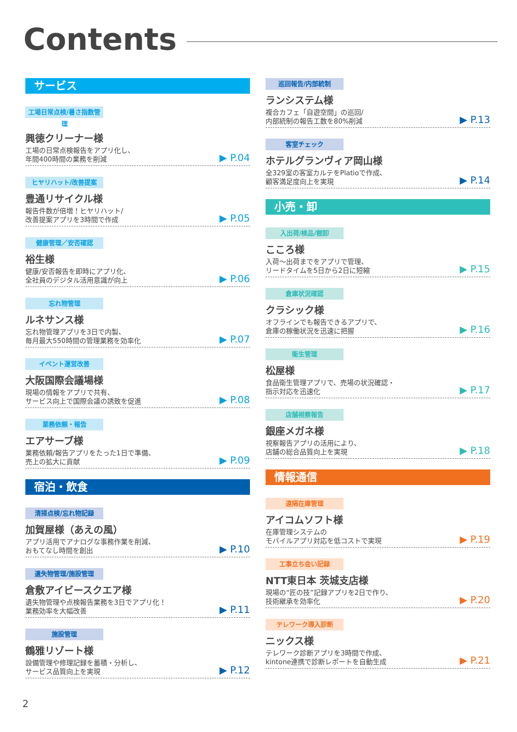Contents
サービス
工場日常点検/暑さ指数管理
興徳クリーナー様
工場の日常点検報告をアプリ化し、
年間400時間の業務を削減
▶ P.04
ヒヤリハット/改善提案
豊通リサイクル様
報告件数が倍増！ヒヤリハット/
改善提案アプリを3時間で作成
▶ P.05
健康管理／安否確認
裕生様
健康/安否報告を即時にアプリ化、
全社員のデジタル活用意識が向上
▶ P.06
忘れ物管理
ルネサンス様
忘れ物管理アプリを3日で内製、
毎月最大550時間の管理業務を効率化
▶ P.07
イベント運営改善
大阪国際会議場様
現場の情報をアプリで共有、
サービス向上で国際会議の誘致を促進
▶ P.08
業務依頼・報告
エアサーブ様
業務依頼/報告アプリをたった1日で準備、
売上の拡大に貢献
▶ P.09
宿泊・飲食
清掃点検/忘れ物記録
加賀屋様（あえの風）
アプリ活用でアナログな事務作業を削減、
おもてなし時間を創出
▶ P.10
遺失物管理/施設管理
倉敷アイビースクエア様
遺失物管理や点検報告業務を3日でアプリ化！
業務効率を大幅改善
▶ P.11
施設管理
鶴雅リゾート様
設備管理や修理記録を蓄積・分析し、
サービス品質向上を実現
▶ P.12
巡回報告/内部統制
ランシステム様
複合カフェ「自遊空間」の巡回/
内部統制の報告工数を80%削減
▶ P.13
客室チェック
ホテルグランヴィア岡山様
全329室の客室カルテをPlatioで作成、
顧客満足度向上を実現
▶ P.14
小売・卸
入出荷/検品/棚卸
こころ様
入荷〜出荷までをアプリで管理、
リードタイムを5日から2日に短縮
▶ P.15
倉庫状況確認
クラシック様
オフラインでも報告できるアプリで、
倉庫の稼働状況を迅速に把握
▶ P.16
衛生管理
松屋様
食品衛生管理アプリで、売場の状況確認・
指示対応を迅速化
▶ P.17
店舗視察報告
銀座メガネ様
視察報告アプリの活用により、
店舗の総合品質向上を実現
▶ P.18
情報通信
遠隔在庫管理
アイコムソフト様
在庫管理システムの
モバイルアプリ対応を低コストで実現
▶ P.19
工事立ち会い記録
NTT東日本 茨城支店様
現場の“匠の技”記録アプリを2日で作り、
技術継承を効率化
▶ P.20
テレワーク導入診断
ニックス様
テレワーク診断アプリを3時間で作成、
kintone連携で診断レポートを自動生成
▶ P.21
2